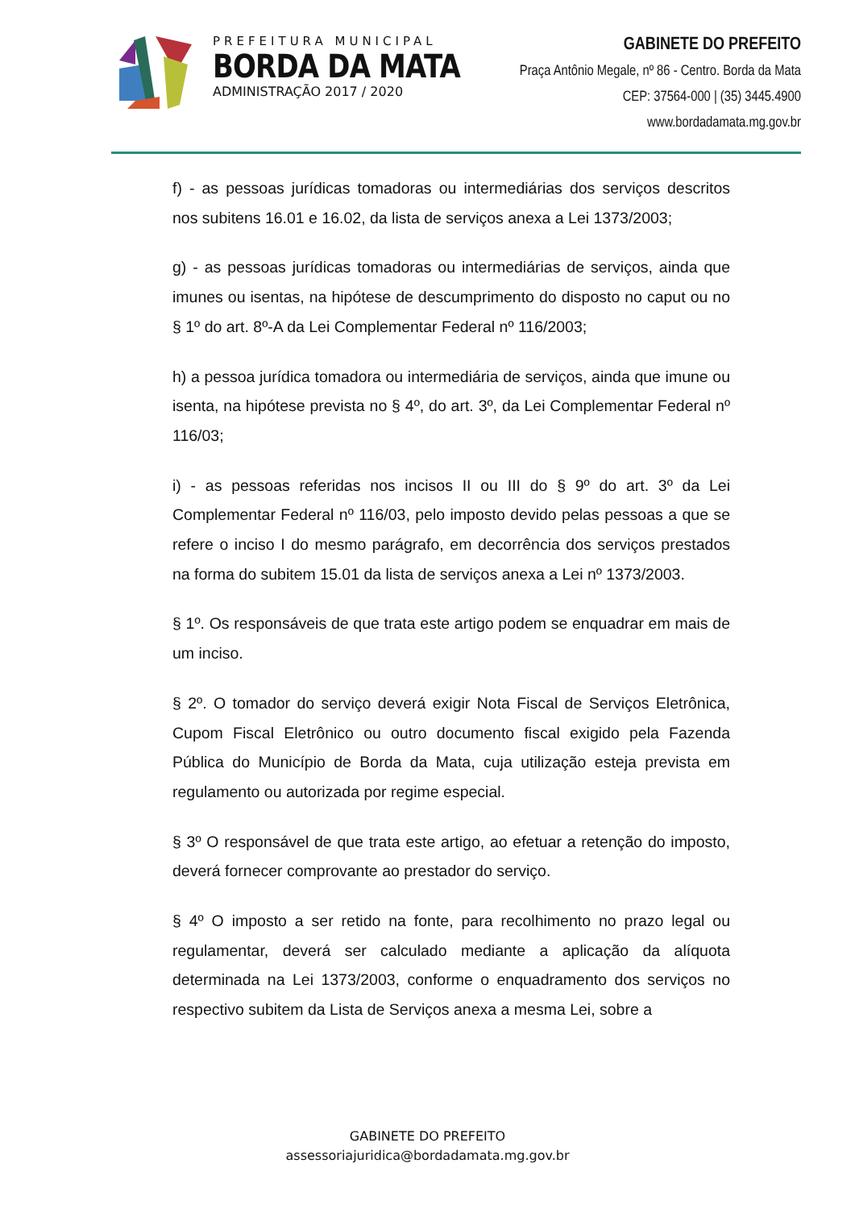PREFEITURA MUNICIPAL
BORDA DA MATA
ADMINISTRAÇÃO 2017 / 2020
GABINETE DO PREFEITO
Praça Antônio Megale, nº 86 - Centro. Borda da Mata
CEP: 37564-000 | (35) 3445.4900
www.bordadamata.mg.gov.br
f) - as pessoas jurídicas tomadoras ou intermediárias dos serviços descritos nos subitens 16.01 e 16.02, da lista de serviços anexa a Lei 1373/2003;
g) - as pessoas jurídicas tomadoras ou intermediárias de serviços, ainda que imunes ou isentas, na hipótese de descumprimento do disposto no caput ou no § 1º do art. 8º-A da Lei Complementar Federal nº 116/2003;
h) a pessoa jurídica tomadora ou intermediária de serviços, ainda que imune ou isenta, na hipótese prevista no § 4º, do art. 3º, da Lei Complementar Federal nº 116/03;
i) - as pessoas referidas nos incisos II ou III do § 9º do art. 3º da Lei Complementar Federal nº 116/03, pelo imposto devido pelas pessoas a que se refere o inciso I do mesmo parágrafo, em decorrência dos serviços prestados na forma do subitem 15.01 da lista de serviços anexa a Lei nº 1373/2003.
§ 1º. Os responsáveis de que trata este artigo podem se enquadrar em mais de um inciso.
§ 2º. O tomador do serviço deverá exigir Nota Fiscal de Serviços Eletrônica, Cupom Fiscal Eletrônico ou outro documento fiscal exigido pela Fazenda Pública do Município de Borda da Mata, cuja utilização esteja prevista em regulamento ou autorizada por regime especial.
§ 3º O responsável de que trata este artigo, ao efetuar a retenção do imposto, deverá fornecer comprovante ao prestador do serviço.
§ 4º O imposto a ser retido na fonte, para recolhimento no prazo legal ou regulamentar, deverá ser calculado mediante a aplicação da alíquota determinada na Lei 1373/2003, conforme o enquadramento dos serviços no respectivo subitem da Lista de Serviços anexa a mesma Lei, sobre a
GABINETE DO PREFEITO
assessoriajuridica@bordadamata.mg.gov.br